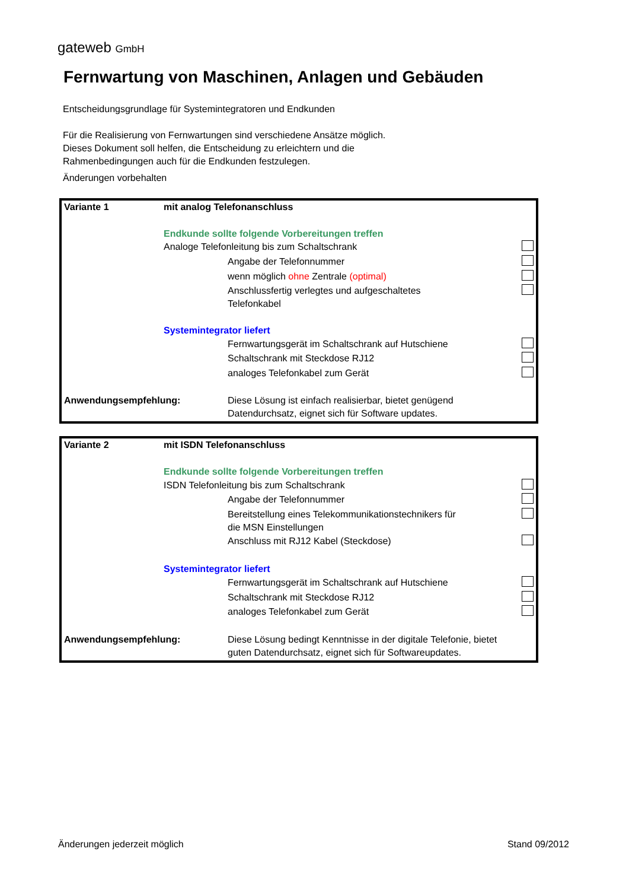gateweb GmbH
Fernwartung von Maschinen, Anlagen und Gebäuden
Entscheidungsgrundlage für Systemintegratoren und Endkunden
Für die Realisierung von Fernwartungen sind verschiedene Ansätze möglich.
Dieses Dokument soll helfen, die Entscheidung zu erleichtern und die
Rahmenbedingungen auch für die Endkunden festzulegen.
Änderungen vorbehalten
| Variante 1 | mit analog Telefonanschluss | | |
| | Endkunde sollte folgende Vorbereitungen treffen | | |
| | Analoge Telefonleitung bis zum Schaltschrank | | |
| | | Angabe der Telefonnummer | |
| | | wenn möglich ohne Zentrale (optimal) | |
| | | Anschlussfertig verlegtes und aufgeschaltetes Telefonkabel | |
| | Systemintegrator liefert | | |
| | | Fernwartungsgerät im Schaltschrank auf Hutschiene | |
| | | Schaltschrank mit Steckdose RJ12 | |
| | | analoges Telefonkabel zum Gerät | |
| Anwendungsempfehlung: | | Diese Lösung ist einfach realisierbar, bietet genügend Datendurchsatz, eignet sich für Software updates. | |
| Variante 2 | mit ISDN Telefonanschluss | | |
| | Endkunde sollte folgende Vorbereitungen treffen | | |
| | ISDN Telefonleitung bis zum Schaltschrank | | |
| | | Angabe der Telefonnummer | |
| | | Bereitstellung eines Telekommunikationstechnikers für die MSN Einstellungen | |
| | | Anschluss mit RJ12 Kabel (Steckdose) | |
| | Systemintegrator liefert | | |
| | | Fernwartungsgerät im Schaltschrank auf Hutschiene | |
| | | Schaltschrank mit Steckdose RJ12 | |
| | | analoges Telefonkabel zum Gerät | |
| Anwendungsempfehlung: | | Diese Lösung bedingt Kenntnisse in der digitale Telefonie, bietet guten Datendurchsatz, eignet sich für Softwareupdates. | |
Änderungen jederzeit möglich Stand 09/2012